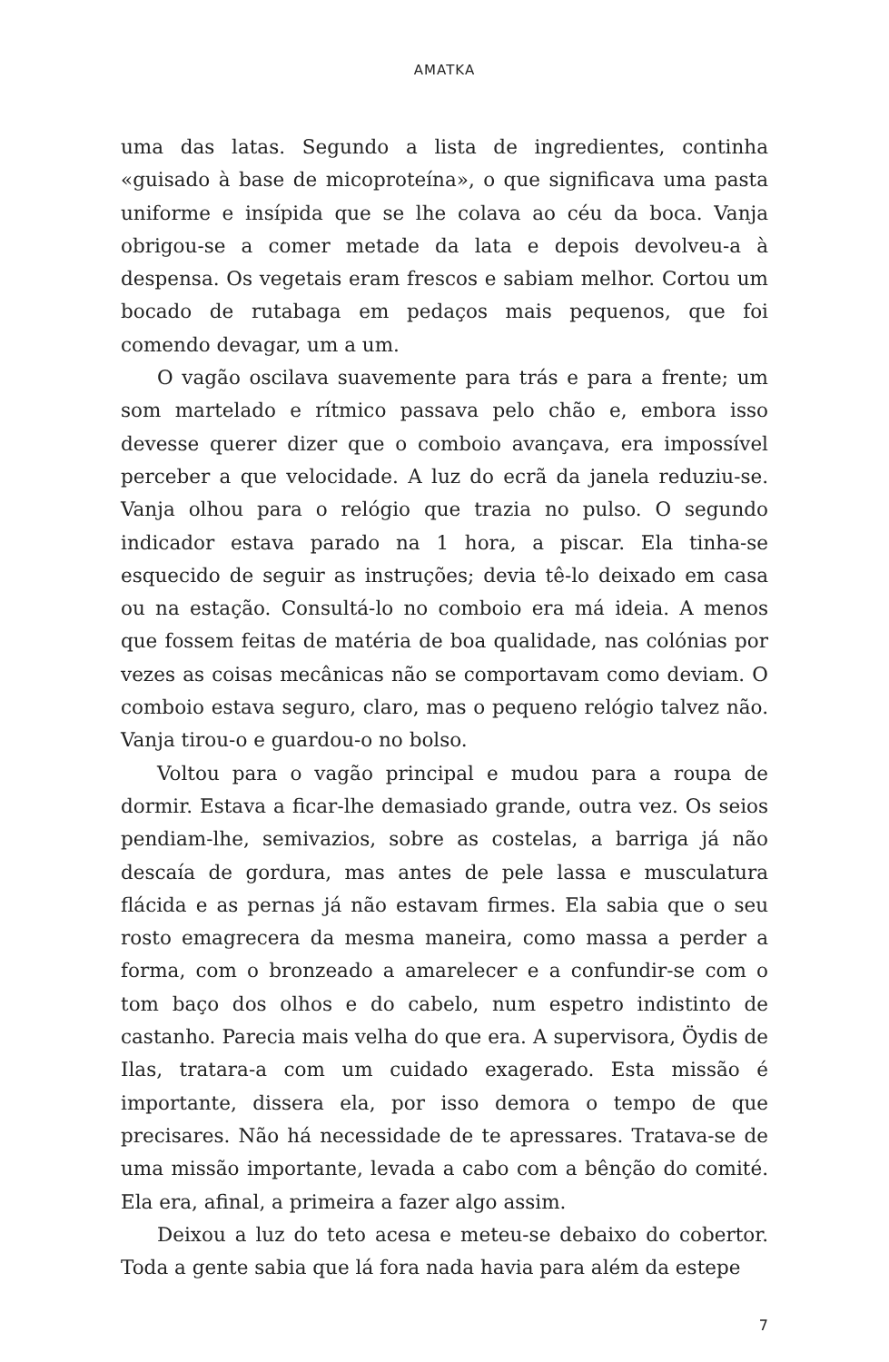AMATKA
uma das latas. Segundo a lista de ingredientes, continha «guisado à base de micoproteína», o que significava uma pasta uniforme e insípida que se lhe colava ao céu da boca. Vanja obrigou-se a comer metade da lata e depois devolveu-a à despensa. Os vegetais eram frescos e sabiam melhor. Cortou um bocado de rutabaga em pedaços mais pequenos, que foi comendo devagar, um a um.
O vagão oscilava suavemente para trás e para a frente; um som martelado e rítmico passava pelo chão e, embora isso devesse querer dizer que o comboio avançava, era impossível perceber a que velocidade. A luz do ecrã da janela reduziu-se. Vanja olhou para o relógio que trazia no pulso. O segundo indicador estava parado na 1 hora, a piscar. Ela tinha-se esquecido de seguir as instruções; devia tê-lo deixado em casa ou na estação. Consultá-lo no comboio era má ideia. A menos que fossem feitas de matéria de boa qualidade, nas colónias por vezes as coisas mecânicas não se comportavam como deviam. O comboio estava seguro, claro, mas o pequeno relógio talvez não. Vanja tirou-o e guardou-o no bolso.
Voltou para o vagão principal e mudou para a roupa de dormir. Estava a ficar-lhe demasiado grande, outra vez. Os seios pendiam-lhe, semivazios, sobre as costelas, a barriga já não descaía de gordura, mas antes de pele lassa e musculatura flácida e as pernas já não estavam firmes. Ela sabia que o seu rosto emagrecera da mesma maneira, como massa a perder a forma, com o bronzeado a amarelecer e a confundir-se com o tom baço dos olhos e do cabelo, num espetro indistinto de castanho. Parecia mais velha do que era. A supervisora, Öydis de Ilas, tratara-a com um cuidado exagerado. Esta missão é importante, dissera ela, por isso demora o tempo de que precisares. Não há necessidade de te apressares. Tratava-se de uma missão importante, levada a cabo com a bênção do comité. Ela era, afinal, a primeira a fazer algo assim.
Deixou a luz do teto acesa e meteu-se debaixo do cobertor. Toda a gente sabia que lá fora nada havia para além da estepe
7